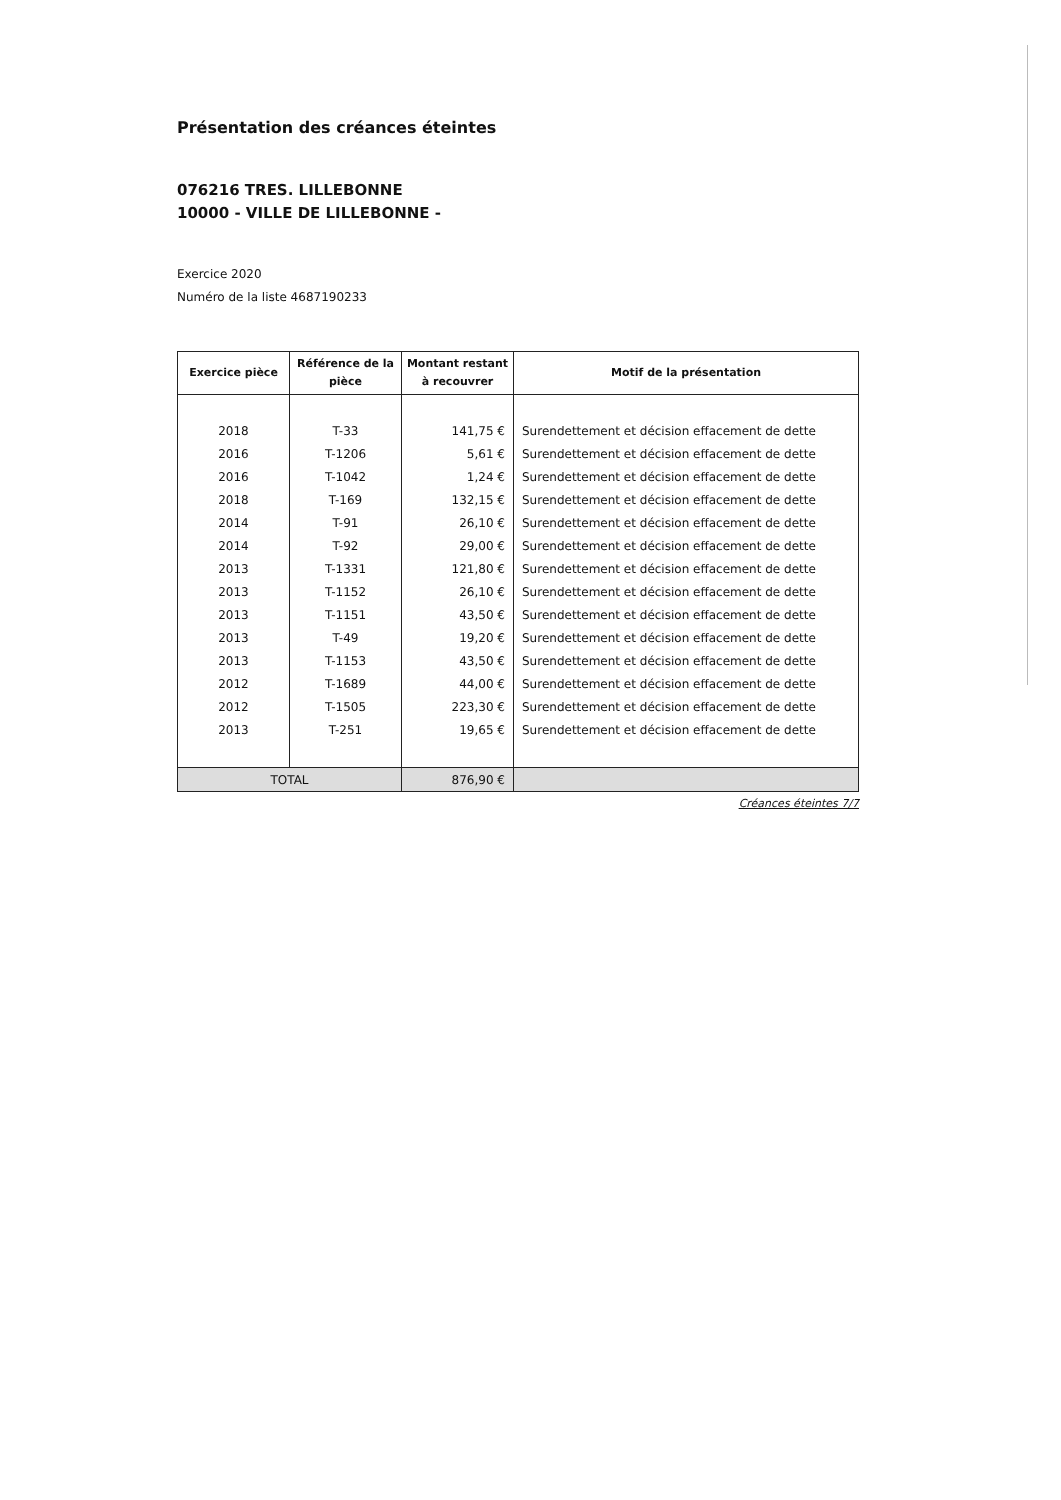Présentation des créances éteintes
076216 TRES. LILLEBONNE
10000 - VILLE DE LILLEBONNE -
Exercice 2020
Numéro de la liste 4687190233
| Exercice pièce | Référence de la pièce | Montant restant à recouvrer | Motif de la présentation |
| --- | --- | --- | --- |
| 2018 | T-33 | 141,75 € | Surendettement et décision effacement de dette |
| 2016 | T-1206 | 5,61 € | Surendettement et décision effacement de dette |
| 2016 | T-1042 | 1,24 € | Surendettement et décision effacement de dette |
| 2018 | T-169 | 132,15 € | Surendettement et décision effacement de dette |
| 2014 | T-91 | 26,10 € | Surendettement et décision effacement de dette |
| 2014 | T-92 | 29,00 € | Surendettement et décision effacement de dette |
| 2013 | T-1331 | 121,80 € | Surendettement et décision effacement de dette |
| 2013 | T-1152 | 26,10 € | Surendettement et décision effacement de dette |
| 2013 | T-1151 | 43,50 € | Surendettement et décision effacement de dette |
| 2013 | T-49 | 19,20 € | Surendettement et décision effacement de dette |
| 2013 | T-1153 | 43,50 € | Surendettement et décision effacement de dette |
| 2012 | T-1689 | 44,00 € | Surendettement et décision effacement de dette |
| 2012 | T-1505 | 223,30 € | Surendettement et décision effacement de dette |
| 2013 | T-251 | 19,65 € | Surendettement et décision effacement de dette |
| TOTAL | | 876,90 € | |
Créances éteintes 7/7